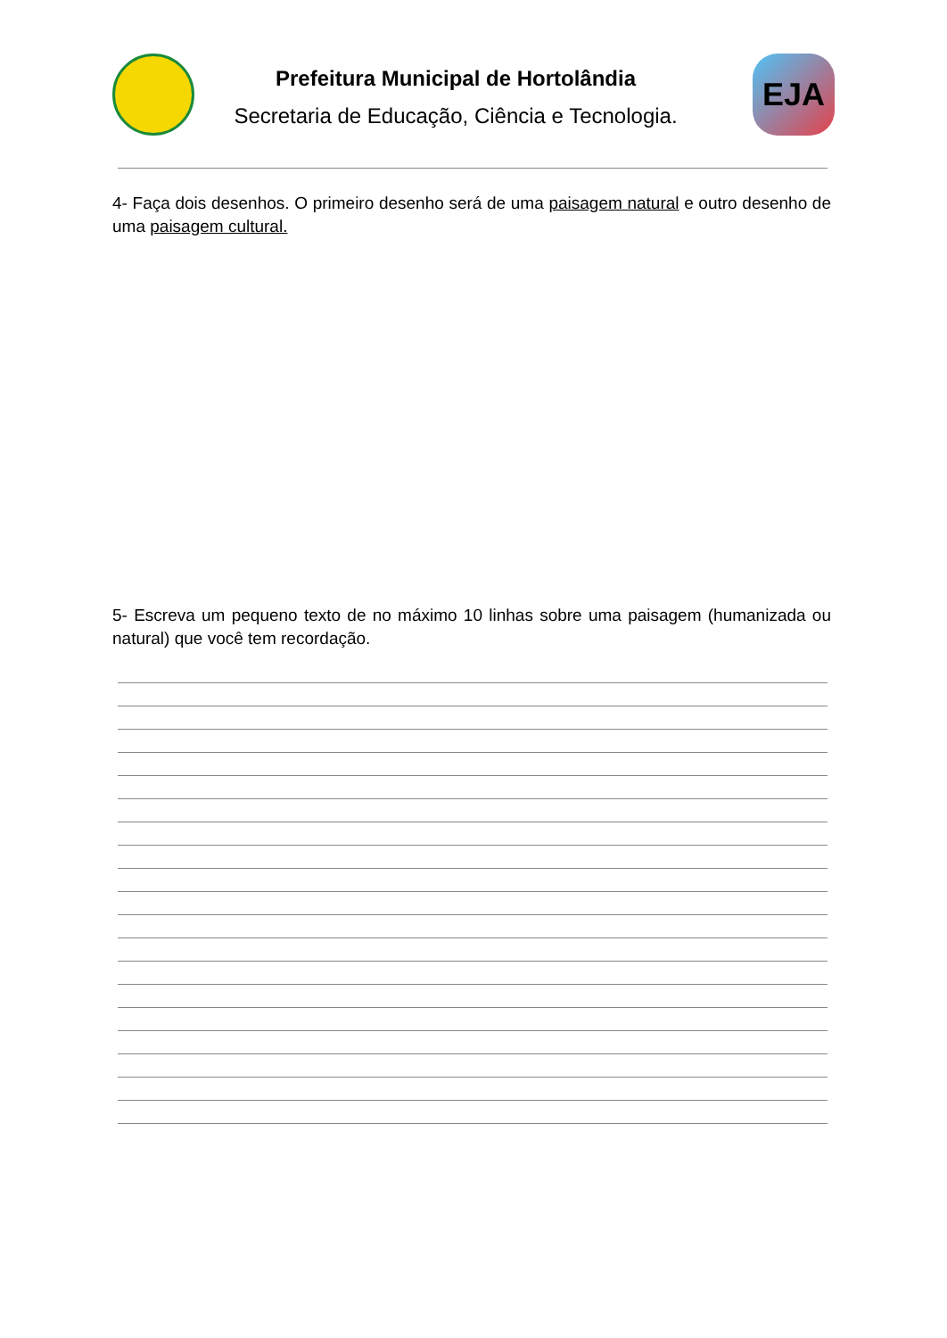Prefeitura Municipal de Hortolândia
Secretaria de Educação, Ciência e Tecnologia.
EJA
4- Faça dois desenhos. O primeiro desenho será de uma paisagem natural e outro desenho de uma paisagem cultural.
5- Escreva um pequeno texto de no máximo 10 linhas sobre uma paisagem (humanizada ou natural) que você tem recordação.